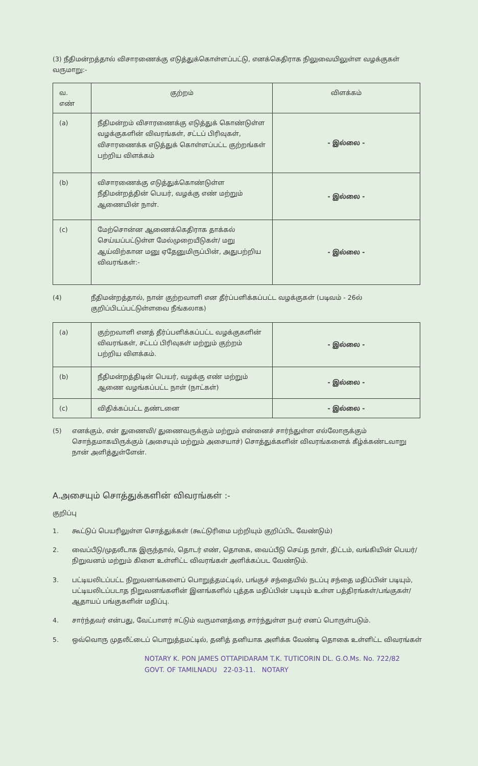(3) நீதிமன்றத்தால் விசாரணைக்கு எடுத்துக்கொள்ளப்பட்டு, எனக்கெதிராக நிலுவையிலுள்ள வழக்குகள் வருமாறு:-
| வ. எண் | குற்றம் | விளக்கம் |
| (a) | நீதிமன்றம் விசாரணைக்கு எடுத்துக் கொண்டுள்ள வழக்குகளின் விவரங்கள், சட்டப் பிரிவுகள், விசாரணைக்க எடுத்துக் கொள்ளப்பட்ட குற்றங்கள் பற்றிய விளக்கம் | - இல்லை - |
| (b) | விசாரணைக்கு எடுத்துக்கொண்டுள்ள நீதிமன்றத்தின் பெயர், வழக்கு எண் மற்றும் ஆணையின் நாள். | - இல்லை - |
| (c) | மேற்சொன்ன ஆணைக்கெதிராக தாக்கல் செய்யப்பட்டுள்ள மேல்முறையீடுகள்/ மறு ஆய்விற்கான மனு ஏதேனுமிருப்பின், அதுபற்றிய விவரங்கள்:- | - இல்லை - |
(4) நீதிமன்றத்தால், நான் குற்றவாளி என தீர்ப்பளிக்கப்பட்ட வழக்குகள் (படிவம் - 26ல் குறிப்பிடப்பட்டுள்ளவை நீங்கலாக)
| (a) | குற்றவாளி எனத் தீர்ப்பளிக்கப்பட்ட வழக்குகளின் விவரங்கள், சட்டப் பிரிவுகள் மற்றும் குற்றம் பற்றிய விளக்கம். | - இல்லை - |
| (b) | நீதிமன்றத்திடின் பெயர், வழக்கு எண் மற்றும் ஆணை வழங்கப்பட்ட நாள் (நாட்கள்) | - இல்லை - |
| (c) | விதிக்கப்பட்ட தண்டனை | - இல்லை - |
(5) எனக்கும், என் துணைவி/ துணைவருக்கும் மற்றும் என்னைச் சார்ந்துள்ள எல்லோருக்கும் சொந்தமாகயிருக்கும் (அசையும் மற்றும் அசையாச்) சொத்துக்களின் விவரங்களைக் கீழ்க்கண்டவாறு நான் அளித்துள்ளேன்.
A.அசையும் சொத்துக்களின் விவரங்கள் :-
குறிப்பு
1. கூட்டுப் பெயரிலுள்ள சொத்துக்கள் (கூட்டுரிமை பற்றியும் குறிப்பிட வேண்டும்)
2. வைப்பீடு/முதலீடாக இருந்தால், தொடர் எண், தொகை, வைப்பீடு செய்த நாள், திட்டம், வங்கியின் பெயர்/நிறுவனம் மற்றும் கிளை உள்ளிட்ட விவரங்கள் அளிக்கப்பட வேண்டும்.
3. பட்டியலிடப்பட்ட நிறுவனங்களைப் பொறுத்தமட்டில், பங்குச் சந்தையில் நடப்பு சந்தை மதிப்பின் படியும், பட்டியலிடப்படாத நிறுவனங்களின் இனங்களில் புத்தக மதிப்பின் படியும் உள்ள பத்திரங்கள்/பங்குகள்/ ஆதாயப் பங்குகளின் மதிப்பு.
4. சார்ந்தவர் என்பது, வேட்பாளர் ஈட்டும் வருமானத்தை சார்ந்துள்ள நபர் எனப் பொருள்படும்.
5. ஒவ்வொரு முதலீட்டைப் பொறுத்தமட்டில், தனித் தனியாக அளிக்க வேண்டி தொகை உள்ளிட்ட விவரங்கள்
NOTARY K. PON JAMES OTTAPIDARAM T.K. TUTICORIN DL. G.O.Ms. No. 722/82 GOVT. OF TAMILNADU 22-03-11. NOTARY